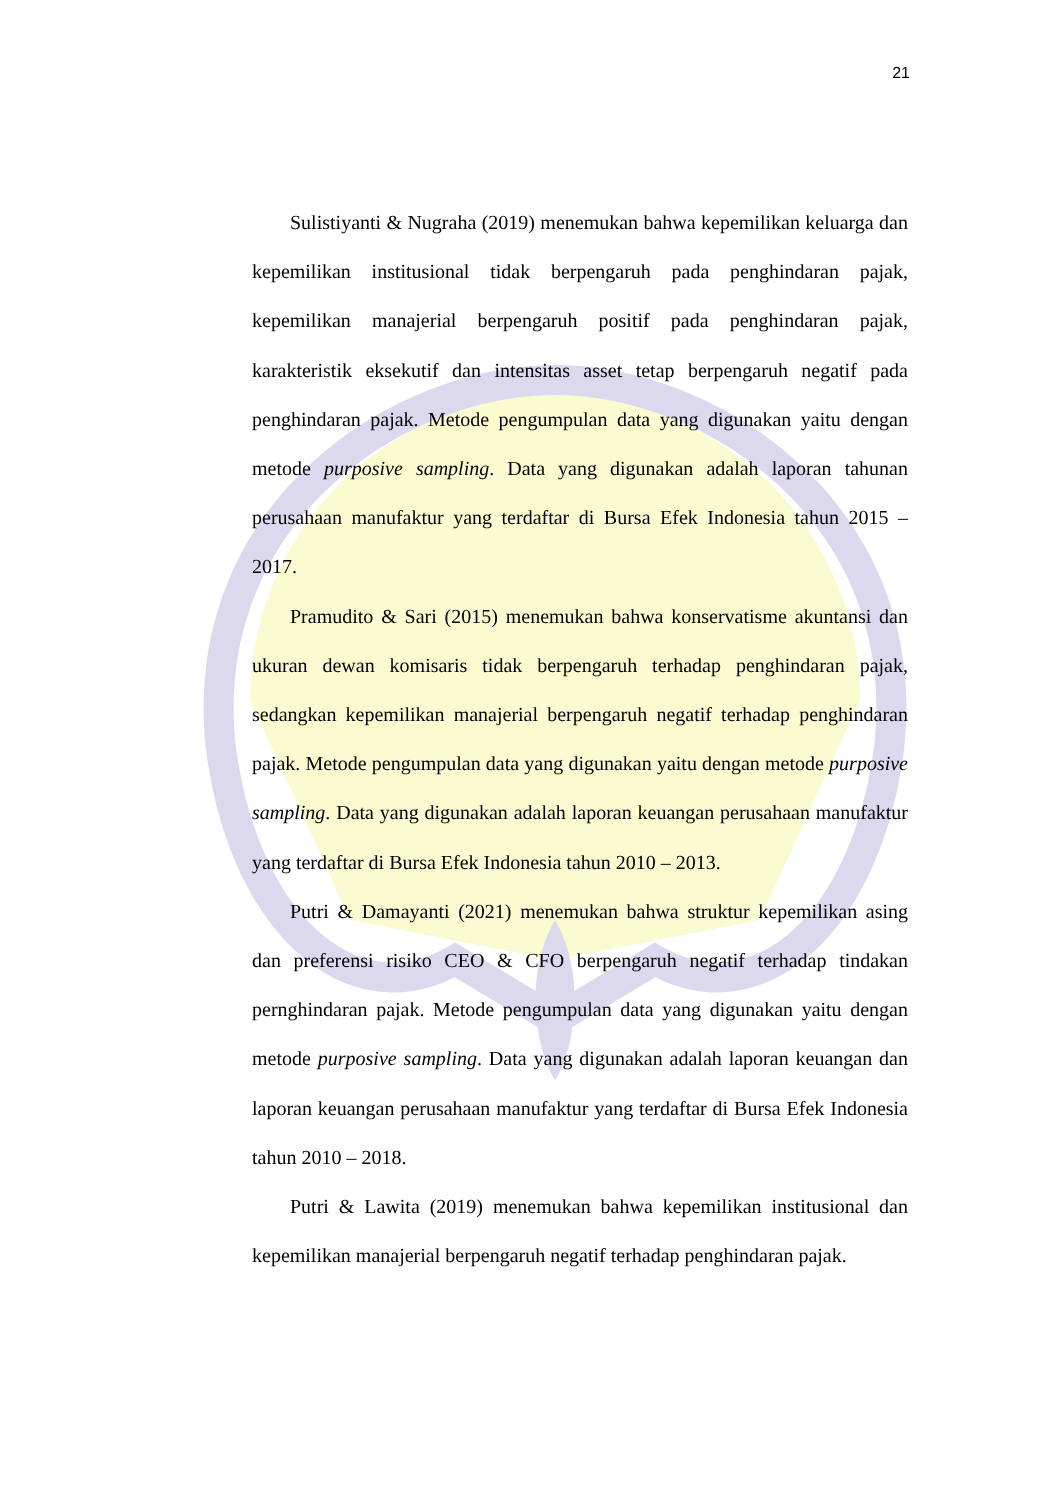21
Sulistiyanti & Nugraha (2019) menemukan bahwa kepemilikan keluarga dan kepemilikan institusional tidak berpengaruh pada penghindaran pajak, kepemilikan manajerial berpengaruh positif pada penghindaran pajak, karakteristik eksekutif dan intensitas asset tetap berpengaruh negatif pada penghindaran pajak. Metode pengumpulan data yang digunakan yaitu dengan metode purposive sampling. Data yang digunakan adalah laporan tahunan perusahaan manufaktur yang terdaftar di Bursa Efek Indonesia tahun 2015 – 2017.
Pramudito & Sari (2015) menemukan bahwa konservatisme akuntansi dan ukuran dewan komisaris tidak berpengaruh terhadap penghindaran pajak, sedangkan kepemilikan manajerial berpengaruh negatif terhadap penghindaran pajak. Metode pengumpulan data yang digunakan yaitu dengan metode purposive sampling. Data yang digunakan adalah laporan keuangan perusahaan manufaktur yang terdaftar di Bursa Efek Indonesia tahun 2010 – 2013.
Putri & Damayanti (2021) menemukan bahwa struktur kepemilikan asing dan preferensi risiko CEO & CFO berpengaruh negatif terhadap tindakan pernghindaran pajak. Metode pengumpulan data yang digunakan yaitu dengan metode purposive sampling. Data yang digunakan adalah laporan keuangan dan laporan keuangan perusahaan manufaktur yang terdaftar di Bursa Efek Indonesia tahun 2010 – 2018.
Putri & Lawita (2019) menemukan bahwa kepemilikan institusional dan kepemilikan manajerial berpengaruh negatif terhadap penghindaran pajak.